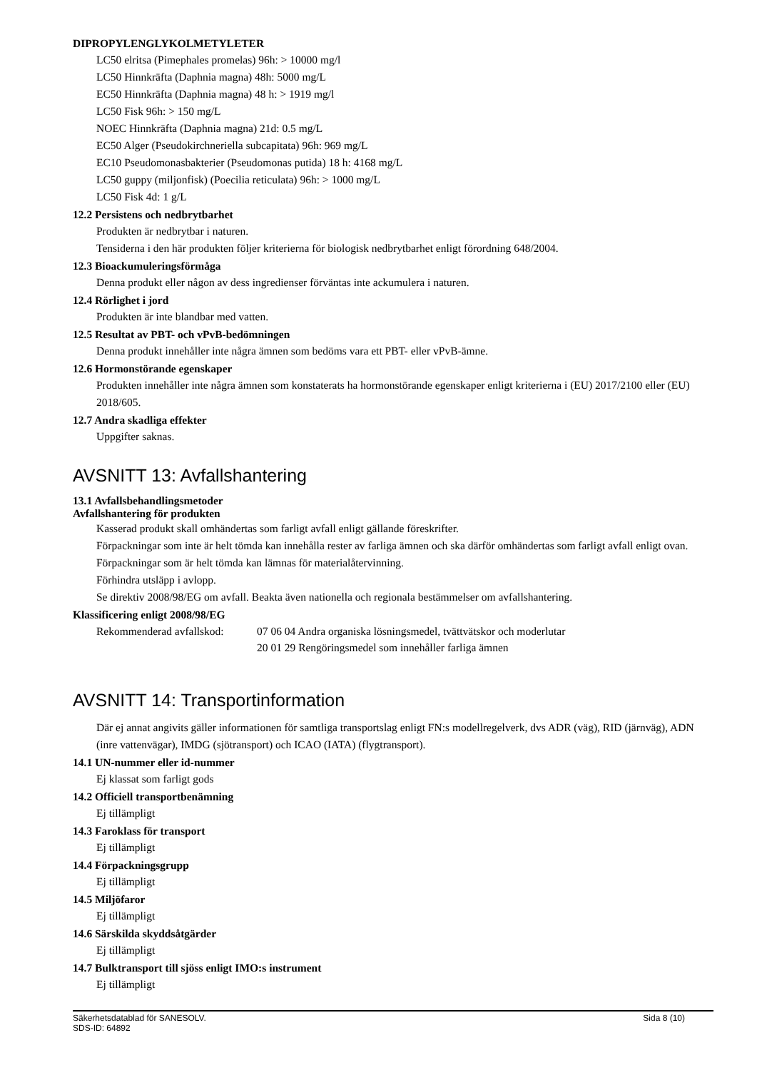DIPROPYLENGLYKOLMETYLETER
LC50 elritsa (Pimephales promelas) 96h: > 10000 mg/l
LC50 Hinnkräfta (Daphnia magna) 48h: 5000 mg/L
EC50 Hinnkräfta (Daphnia magna) 48 h: > 1919 mg/l
LC50 Fisk 96h: > 150 mg/L
NOEC Hinnkräfta (Daphnia magna) 21d: 0.5 mg/L
EC50 Alger (Pseudokirchneriella subcapitata) 96h: 969 mg/L
EC10 Pseudomonasbakterier (Pseudomonas putida) 18 h: 4168 mg/L
LC50 guppy (miljonfisk) (Poecilia reticulata) 96h: > 1000 mg/L
LC50 Fisk 4d: 1 g/L
12.2 Persistens och nedbrytbarhet
Produkten är nedbrytbar i naturen.
Tensiderna i den här produkten följer kriterierna för biologisk nedbrytbarhet enligt förordning 648/2004.
12.3 Bioackumuleringsförmåga
Denna produkt eller någon av dess ingredienser förväntas inte ackumulera i naturen.
12.4 Rörlighet i jord
Produkten är inte blandbar med vatten.
12.5 Resultat av PBT- och vPvB-bedömningen
Denna produkt innehåller inte några ämnen som bedöms vara ett PBT- eller vPvB-ämne.
12.6 Hormonstörande egenskaper
Produkten innehåller inte några ämnen som konstaterats ha hormonstörande egenskaper enligt kriterierna i (EU) 2017/2100 eller (EU) 2018/605.
12.7 Andra skadliga effekter
Uppgifter saknas.
AVSNITT 13: Avfallshantering
13.1 Avfallsbehandlingsmetoder
Avfallshantering för produkten
Kasserad produkt skall omhändertas som farligt avfall enligt gällande föreskrifter.
Förpackningar som inte är helt tömda kan innehålla rester av farliga ämnen och ska därför omhändertas som farligt avfall enligt ovan. Förpackningar som är helt tömda kan lämnas för materialåtervinning.
Förhindra utsläpp i avlopp.
Se direktiv 2008/98/EG om avfall. Beakta även nationella och regionala bestämmelser om avfallshantering.
Klassificering enligt 2008/98/EG
Rekommenderad avfallskod: 07 06 04 Andra organiska lösningsmedel, tvättvätskor och moderlutar
20 01 29 Rengöringsmedel som innehåller farliga ämnen
AVSNITT 14: Transportinformation
Där ej annat angivits gäller informationen för samtliga transportslag enligt FN:s modellregelverk, dvs ADR (väg), RID (järnväg), ADN (inre vattenvägar), IMDG (sjötransport) och ICAO (IATA) (flygtransport).
14.1 UN-nummer eller id-nummer
Ej klassat som farligt gods
14.2 Officiell transportbenämning
Ej tillämpligt
14.3 Faroklass för transport
Ej tillämpligt
14.4 Förpackningsgrupp
Ej tillämpligt
14.5 Miljöfaror
Ej tillämpligt
14.6 Särskilda skyddsåtgärder
Ej tillämpligt
14.7 Bulktransport till sjöss enligt IMO:s instrument
Ej tillämpligt
Säkerhetsdatablad för SANESOLV.
SDS-ID: 64892 Sida 8 (10)